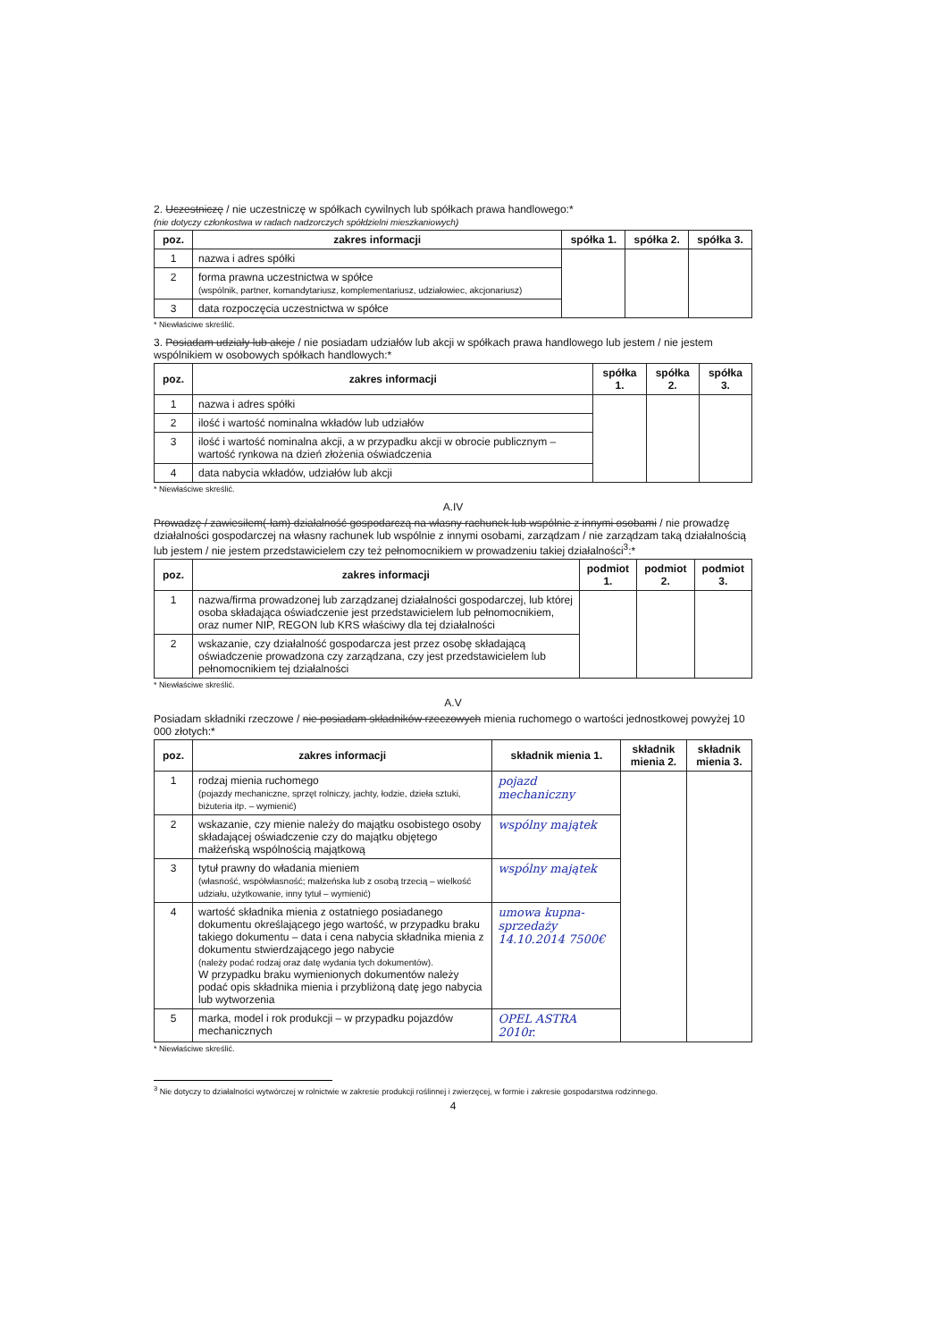2. Uczestniczę / nie uczestniczę w spółkach cywilnych lub spółkach prawa handlowego:*
(nie dotyczy członkostwa w radach nadzorczych spółdzielni mieszkaniowych)
| poz. | zakres informacji | spółka 1. | spółka 2. | spółka 3. |
| --- | --- | --- | --- | --- |
| 1 | nazwa i adres spółki | | | |
| 2 | forma prawna uczestnictwa w spółce (wspólnik, partner, komandytariusz, komplementariusz, udziałowiec, akcjonariusz) | | | |
| 3 | data rozpoczęcia uczestnictwa w spółce | | | |
* Niewłaściwe skreślić.
3. Posiadam udziały lub akcje / nie posiadam udziałów lub akcji w spółkach prawa handlowego lub jestem / nie jestem wspólnikiem w osobowych spółkach handlowych:*
| poz. | zakres informacji | spółka 1. | spółka 2. | spółka 3. |
| --- | --- | --- | --- | --- |
| 1 | nazwa i adres spółki | | | |
| 2 | ilość i wartość nominalna wkładów lub udziałów | | | |
| 3 | ilość i wartość nominalna akcji, a w przypadku akcji w obrocie publicznym – wartość rynkowa na dzień złożenia oświadczenia | | | |
| 4 | data nabycia wkładów, udziałów lub akcji | | | |
* Niewłaściwe skreślić.
A.IV
Prowadzę / zawiesiłem(-łam) działalność gospodarczą na własny rachunek lub wspólnie z innymi osobami / nie prowadzę działalności gospodarczej na własny rachunek lub wspólnie z innymi osobami, zarządzam / nie zarządzam taką działalnością lub jestem / nie jestem przedstawicielem czy też pełnomocnikiem w prowadzeniu takiej działalności<sup>3</sup>:*
| poz. | zakres informacji | podmiot 1. | podmiot 2. | podmiot 3. |
| --- | --- | --- | --- | --- |
| 1 | nazwa/firma prowadzonej lub zarządzanej działalności gospodarczej, lub której osoba składająca oświadczenie jest przedstawicielem lub pełnomocnikiem, oraz numer NIP, REGON lub KRS właściwy dla tej działalności | | | |
| 2 | wskazanie, czy działalność gospodarcza jest przez osobę składającą oświadczenie prowadzona czy zarządzana, czy jest przedstawicielem lub pełnomocnikiem tej działalności | | | |
* Niewłaściwe skreślić.
A.V
Posiadam składniki rzeczowe / nie posiadam składników rzeczowych mienia ruchomego o wartości jednostkowej powyżej 10 000 złotych:*
| poz. | zakres informacji | składnik mienia 1. | składnik mienia 2. | składnik mienia 3. |
| --- | --- | --- | --- | --- |
| 1 | rodzaj mienia ruchomego (pojazdy mechaniczne, sprzęt rolniczy, jachty, łodzie, dzieła sztuki, biżuteria itp. – wymienić) | pojazd mechaniczny | | |
| 2 | wskazanie, czy mienie należy do majątku osobistego osoby składającej oświadczenie czy do majątku objętego małżeńską wspólnością majątkową | wspólny majątek | | |
| 3 | tytuł prawny do władania mieniem (własność, współwłasność; małżeńska lub z osobą trzecią – wielkość udziału, użytkowanie, inny tytuł – wymienić) | wspólny majątek | | |
| 4 | wartość składnika mienia z ostatniego posiadanego dokumentu określającego jego wartość, w przypadku braku takiego dokumentu – data i cena nabycia składnika mienia z dokumentu stwierdzającego jego nabycie (należy podać rodzaj oraz datę wydania tych dokumentów). W przypadku braku wymienionych dokumentów należy podać opis składnika mienia i przybliżoną datę jego nabycia lub wytworzenia | umowa kupna-sprzedaży 14.10.2014 7500€ | | |
| 5 | marka, model i rok produkcji – w przypadku pojazdów mechanicznych | OPEL ASTRA 2010r. | | |
* Niewłaściwe skreślić.
<sup>3</sup> Nie dotyczy to działalności wytwórczej w rolnictwie w zakresie produkcji roślinnej i zwierzęcej, w formie i zakresie gospodarstwa rodzinnego.
4